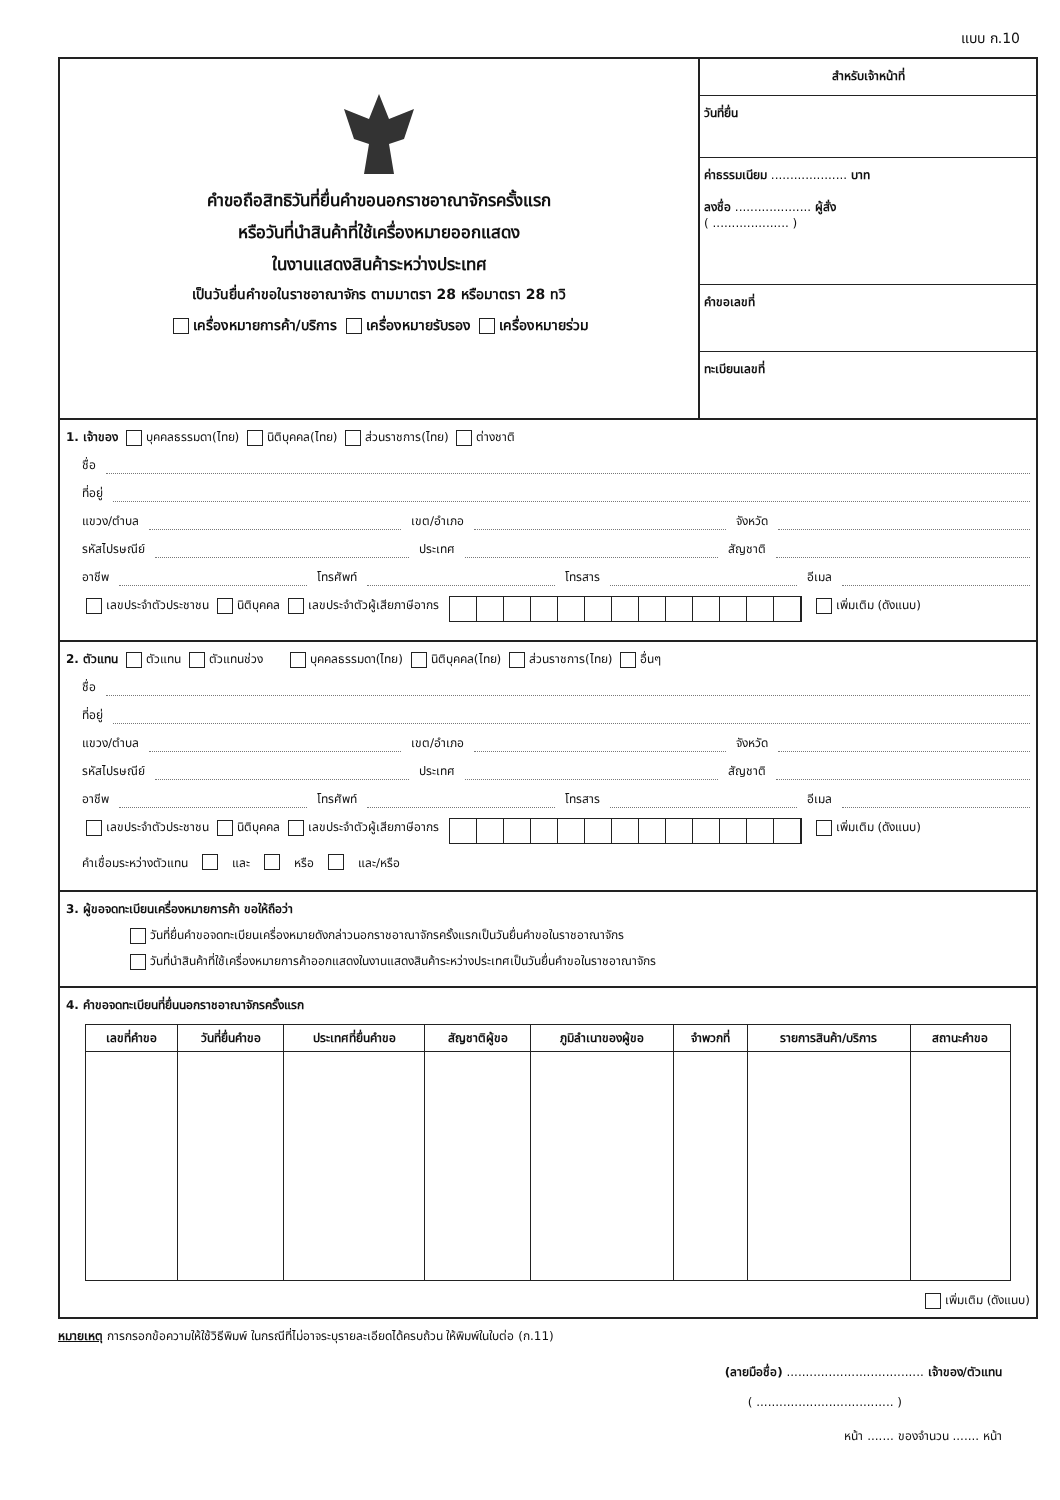แบบ ก.10
คำขอถือสิทธิวันที่ยื่นคำขอนอกราชอาณาจักรครั้งแรก
หรือวันที่นำสินค้าที่ใช้เครื่องหมายออกแสดง
ในงานแสดงสินค้าระหว่างประเทศ
เป็นวันยื่นคำขอในราชอาณาจักร ตามมาตรา 28 หรือมาตรา 28 ทวิ
เครื่องหมายการค้า/บริการ เครื่องหมายรับรอง เครื่องหมายร่วม
สำหรับเจ้าหน้าที่
วันที่ยื่น
ค่าธรรมเนียม .................... บาท
ลงชื่อ .................... ผู้สั่ง
( .................... )
คำขอเลขที่
ทะเบียนเลขที่
1. เจ้าของ บุคคลธรรมดา(ไทย) นิติบุคคล(ไทย) ส่วนราชการ(ไทย) ต่างชาติ
ชื่อ
ที่อยู่
แขวง/ตำบล เขต/อำเภอ จังหวัด
รหัสไปรษณีย์ ประเทศ สัญชาติ
อาชีพ โทรศัพท์ โทรสาร อีเมล
เลขประจำตัวประชาชน นิติบุคคล เลขประจำตัวผู้เสียภาษีอากร เพิ่มเติม (ดังแนบ)
2. ตัวแทน ตัวแทน ตัวแทนช่วง บุคคลธรรมดา(ไทย) นิติบุคคล(ไทย) ส่วนราชการ(ไทย) อื่นๆ
ชื่อ
ที่อยู่
แขวง/ตำบล เขต/อำเภอ จังหวัด
รหัสไปรษณีย์ ประเทศ สัญชาติ
อาชีพ โทรศัพท์ โทรสาร อีเมล
เลขประจำตัวประชาชน นิติบุคคล เลขประจำตัวผู้เสียภาษีอากร เพิ่มเติม (ดังแนบ)
คำเชื่อมระหว่างตัวแทน และ หรือ และ/หรือ
3. ผู้ขอจดทะเบียนเครื่องหมายการค้า ขอให้ถือว่า
วันที่ยื่นคำขอจดทะเบียนเครื่องหมายดังกล่าวนอกราชอาณาจักรครั้งแรกเป็นวันยื่นคำขอในราชอาณาจักร
วันที่นำสินค้าที่ใช้เครื่องหมายการค้าออกแสดงในงานแสดงสินค้าระหว่างประเทศเป็นวันยื่นคำขอในราชอาณาจักร
4. คำขอจดทะเบียนที่ยื่นนอกราชอาณาจักรครั้งแรก
| เลขที่คำขอ | วันที่ยื่นคำขอ | ประเทศที่ยื่นคำขอ | สัญชาติผู้ขอ | ภูมิลำเนาของผู้ขอ | จำพวกที่ | รายการสินค้า/บริการ | สถานะคำขอ |
| --- | --- | --- | --- | --- | --- | --- | --- |
เพิ่มเติม (ดังแนบ)
หมายเหตุ การกรอกข้อความให้ใช้วิธีพิมพ์ ในกรณีที่ไม่อาจระบุรายละเอียดได้ครบถ้วน ให้พิมพ์ในใบต่อ (ก.11)
(ลายมือชื่อ) .................................... เจ้าของ/ตัวแทน
( .................................... )
หน้า ....... ของจำนวน ....... หน้า